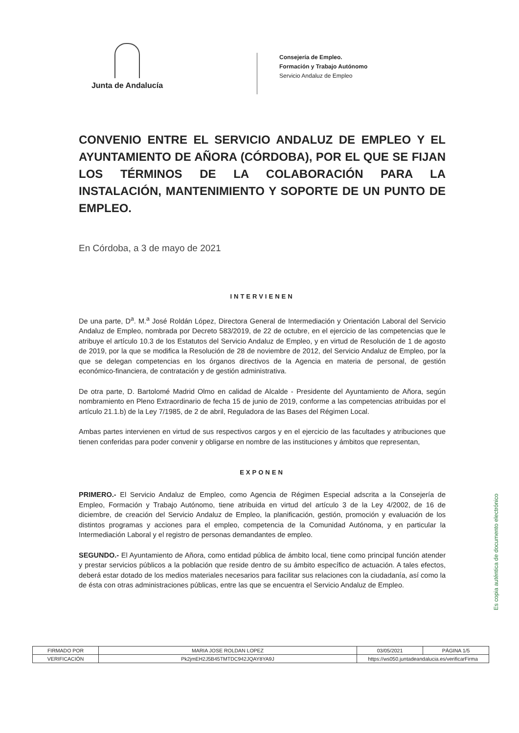Junta de Andalucía
Consejería de Empleo.
Formación y Trabajo Autónomo
Servicio Andaluz de Empleo
CONVENIO ENTRE EL SERVICIO ANDALUZ DE EMPLEO Y EL AYUNTAMIENTO DE AÑORA (CÓRDOBA), POR EL QUE SE FIJAN LOS TÉRMINOS DE LA COLABORACIÓN PARA LA INSTALACIÓN, MANTENIMIENTO Y SOPORTE DE UN PUNTO DE EMPLEO.
En Córdoba, a 3 de mayo de 2021
INTERVIENEN
De una parte, D<sup>a</sup>. M.<sup>a</sup> José Roldán López, Directora General de Intermediación y Orientación Laboral del Servicio Andaluz de Empleo, nombrada por Decreto 583/2019, de 22 de octubre, en el ejercicio de las competencias que le atribuye el artículo 10.3 de los Estatutos del Servicio Andaluz de Empleo, y en virtud de Resolución de 1 de agosto de 2019, por la que se modifica la Resolución de 28 de noviembre de 2012, del Servicio Andaluz de Empleo, por la que se delegan competencias en los órganos directivos de la Agencia en materia de personal, de gestión económico-financiera, de contratación y de gestión administrativa.
De otra parte, D. Bartolomé Madrid Olmo en calidad de Alcalde - Presidente del Ayuntamiento de Añora, según nombramiento en Pleno Extraordinario de fecha 15 de junio de 2019, conforme a las competencias atribuidas por el artículo 21.1.b) de la Ley 7/1985, de 2 de abril, Reguladora de las Bases del Régimen Local.
Ambas partes intervienen en virtud de sus respectivos cargos y en el ejercicio de las facultades y atribuciones que tienen conferidas para poder convenir y obligarse en nombre de las instituciones y ámbitos que representan,
EXPONEN
PRIMERO.- El Servicio Andaluz de Empleo, como Agencia de Régimen Especial adscrita a la Consejería de Empleo, Formación y Trabajo Autónomo, tiene atribuida en virtud del artículo 3 de la Ley 4/2002, de 16 de diciembre, de creación del Servicio Andaluz de Empleo, la planificación, gestión, promoción y evaluación de los distintos programas y acciones para el empleo, competencia de la Comunidad Autónoma, y en particular la Intermediación Laboral y el registro de personas demandantes de empleo.
SEGUNDO.- El Ayuntamiento de Añora, como entidad pública de ámbito local, tiene como principal función atender y prestar servicios públicos a la población que reside dentro de su ámbito específico de actuación. A tales efectos, deberá estar dotado de los medios materiales necesarios para facilitar sus relaciones con la ciudadanía, así como la de ésta con otras administraciones públicas, entre las que se encuentra el Servicio Andaluz de Empleo.
Es copia auténtica de documento electrónico
| FIRMADO POR | MARIA JOSE ROLDAN LOPEZ | | 03/05/2021 | PÁGINA 1/5 |
| VERIFICACIÓN | Pk2jmEH2J5B45TMTDC942JQAY8YA9J | https://ws050.juntadeandalucia.es/verificarFirma | | |